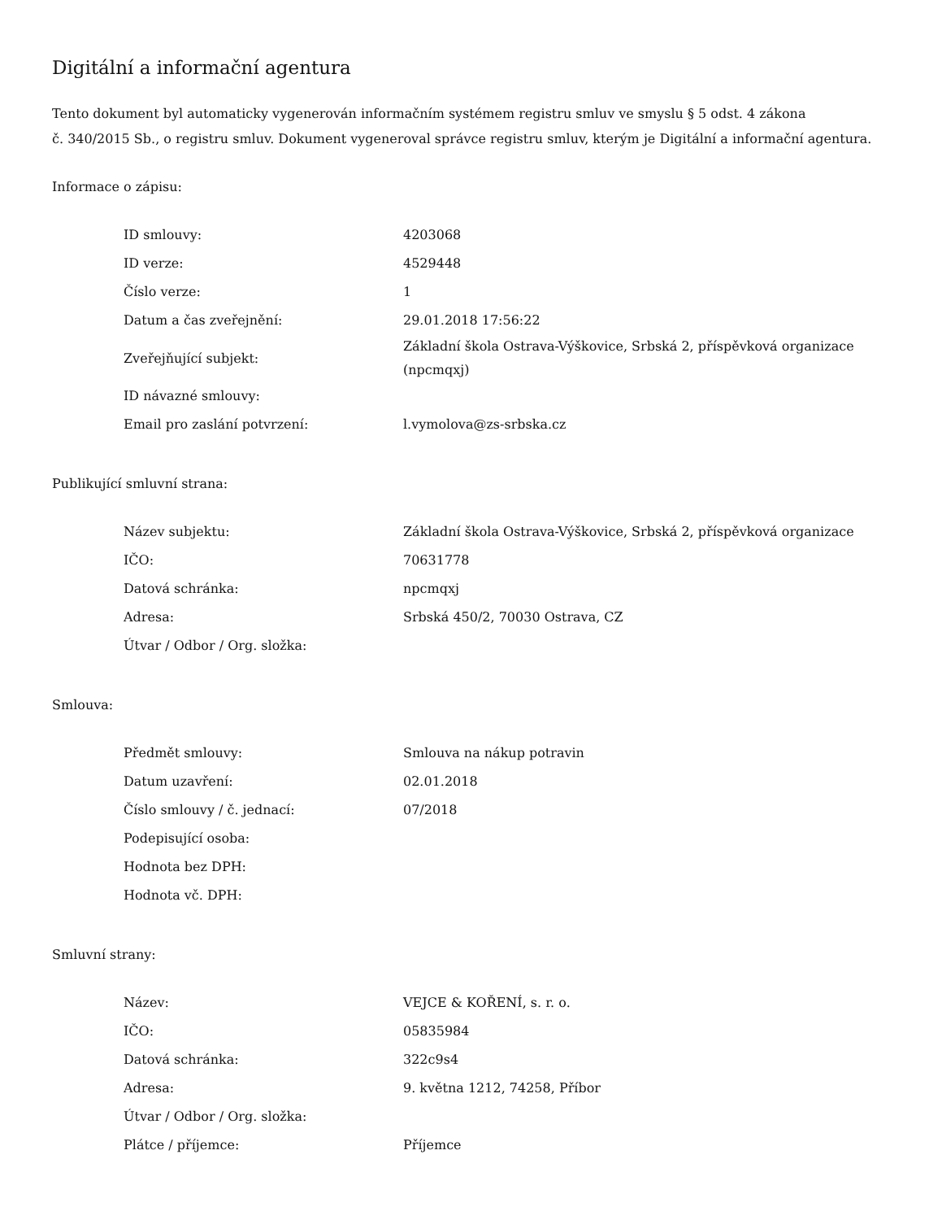Digitální a informační agentura
Tento dokument byl automaticky vygenerován informačním systémem registru smluv ve smyslu § 5 odst. 4 zákona
č. 340/2015 Sb., o registru smluv. Dokument vygeneroval správce registru smluv, kterým je Digitální a informační agentura.
Informace o zápisu:
| ID smlouvy: | 4203068 |
| ID verze: | 4529448 |
| Číslo verze: | 1 |
| Datum a čas zveřejnění: | 29.01.2018 17:56:22 |
| Zveřejňující subjekt: | Základní škola Ostrava-Výškovice, Srbská 2, příspěvková organizace (npcmqxj) |
| ID návazné smlouvy: | |
| Email pro zaslání potvrzení: | l.vymolova@zs-srbska.cz |
Publikující smluvní strana:
| Název subjektu: | Základní škola Ostrava-Výškovice, Srbská 2, příspěvková organizace |
| IČO: | 70631778 |
| Datová schránka: | npcmqxj |
| Adresa: | Srbská 450/2, 70030 Ostrava, CZ |
| Útvar / Odbor / Org. složka: | |
Smlouva:
| Předmět smlouvy: | Smlouva na nákup potravin |
| Datum uzavření: | 02.01.2018 |
| Číslo smlouvy / č. jednací: | 07/2018 |
| Podepisující osoba: | |
| Hodnota bez DPH: | |
| Hodnota vč. DPH: | |
Smluvní strany:
| Název: | VEJCE & KOŘENÍ, s. r. o. |
| IČO: | 05835984 |
| Datová schránka: | 322c9s4 |
| Adresa: | 9. května 1212, 74258, Příbor |
| Útvar / Odbor / Org. složka: | |
| Plátce / příjemce: | Příjemce |